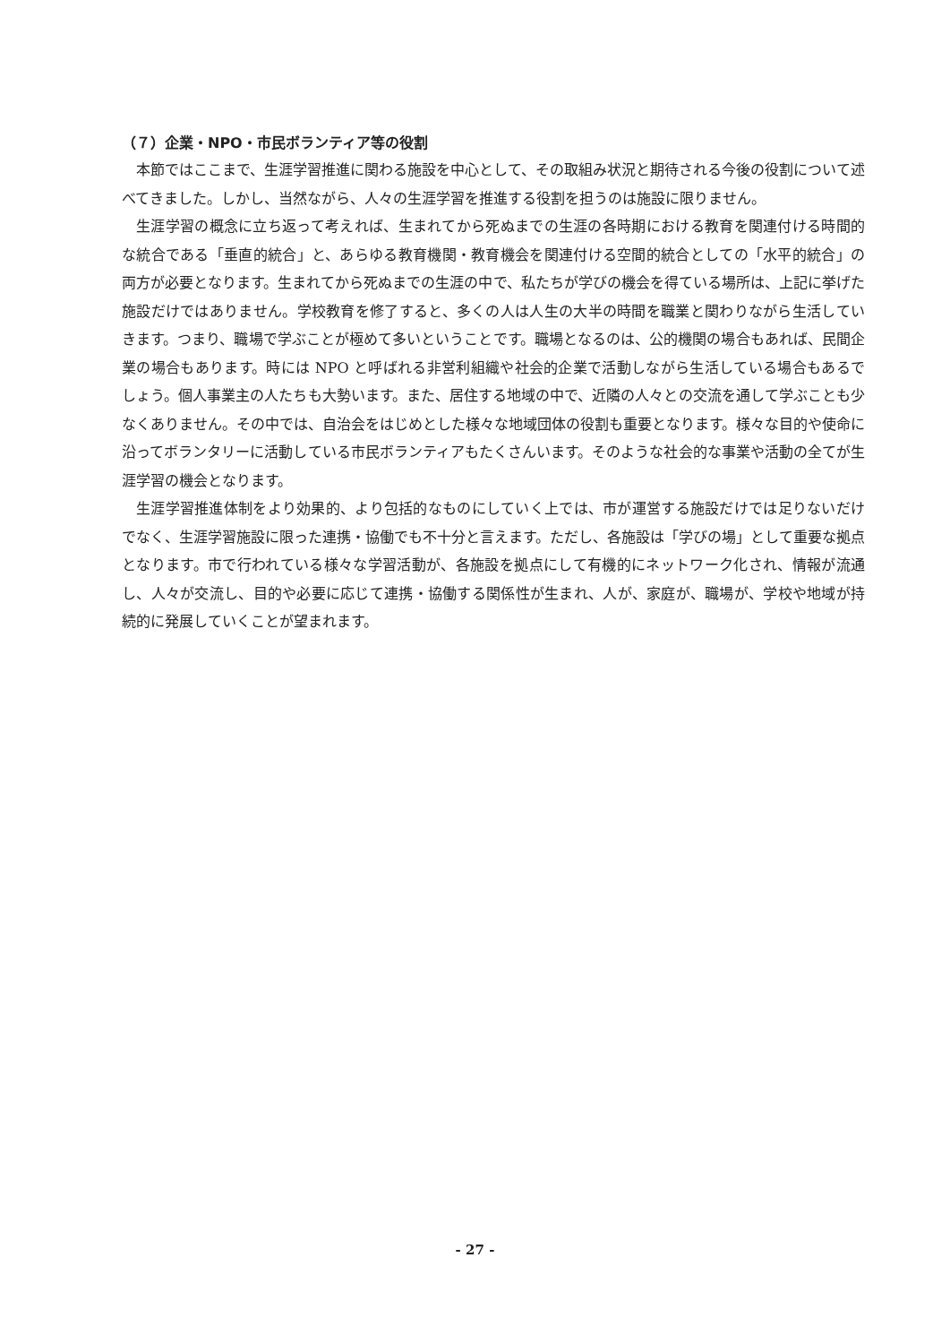（７）企業・NPO・市民ボランティア等の役割
本節ではここまで、生涯学習推進に関わる施設を中心として、その取組み状況と期待される今後の役割について述べてきました。しかし、当然ながら、人々の生涯学習を推進する役割を担うのは施設に限りません。
生涯学習の概念に立ち返って考えれば、生まれてから死ぬまでの生涯の各時期における教育を関連付ける時間的な統合である「垂直的統合」と、あらゆる教育機関・教育機会を関連付ける空間的統合としての「水平的統合」の両方が必要となります。生まれてから死ぬまでの生涯の中で、私たちが学びの機会を得ている場所は、上記に挙げた施設だけではありません。学校教育を修了すると、多くの人は人生の大半の時間を職業と関わりながら生活していきます。つまり、職場で学ぶことが極めて多いということです。職場となるのは、公的機関の場合もあれば、民間企業の場合もあります。時には NPO と呼ばれる非営利組織や社会的企業で活動しながら生活している場合もあるでしょう。個人事業主の人たちも大勢います。また、居住する地域の中で、近隣の人々との交流を通して学ぶことも少なくありません。その中では、自治会をはじめとした様々な地域団体の役割も重要となります。様々な目的や使命に沿ってボランタリーに活動している市民ボランティアもたくさんいます。そのような社会的な事業や活動の全てが生涯学習の機会となります。
生涯学習推進体制をより効果的、より包括的なものにしていく上では、市が運営する施設だけでは足りないだけでなく、生涯学習施設に限った連携・協働でも不十分と言えます。ただし、各施設は「学びの場」として重要な拠点となります。市で行われている様々な学習活動が、各施設を拠点にして有機的にネットワーク化され、情報が流通し、人々が交流し、目的や必要に応じて連携・協働する関係性が生まれ、人が、家庭が、職場が、学校や地域が持続的に発展していくことが望まれます。
- 27 -